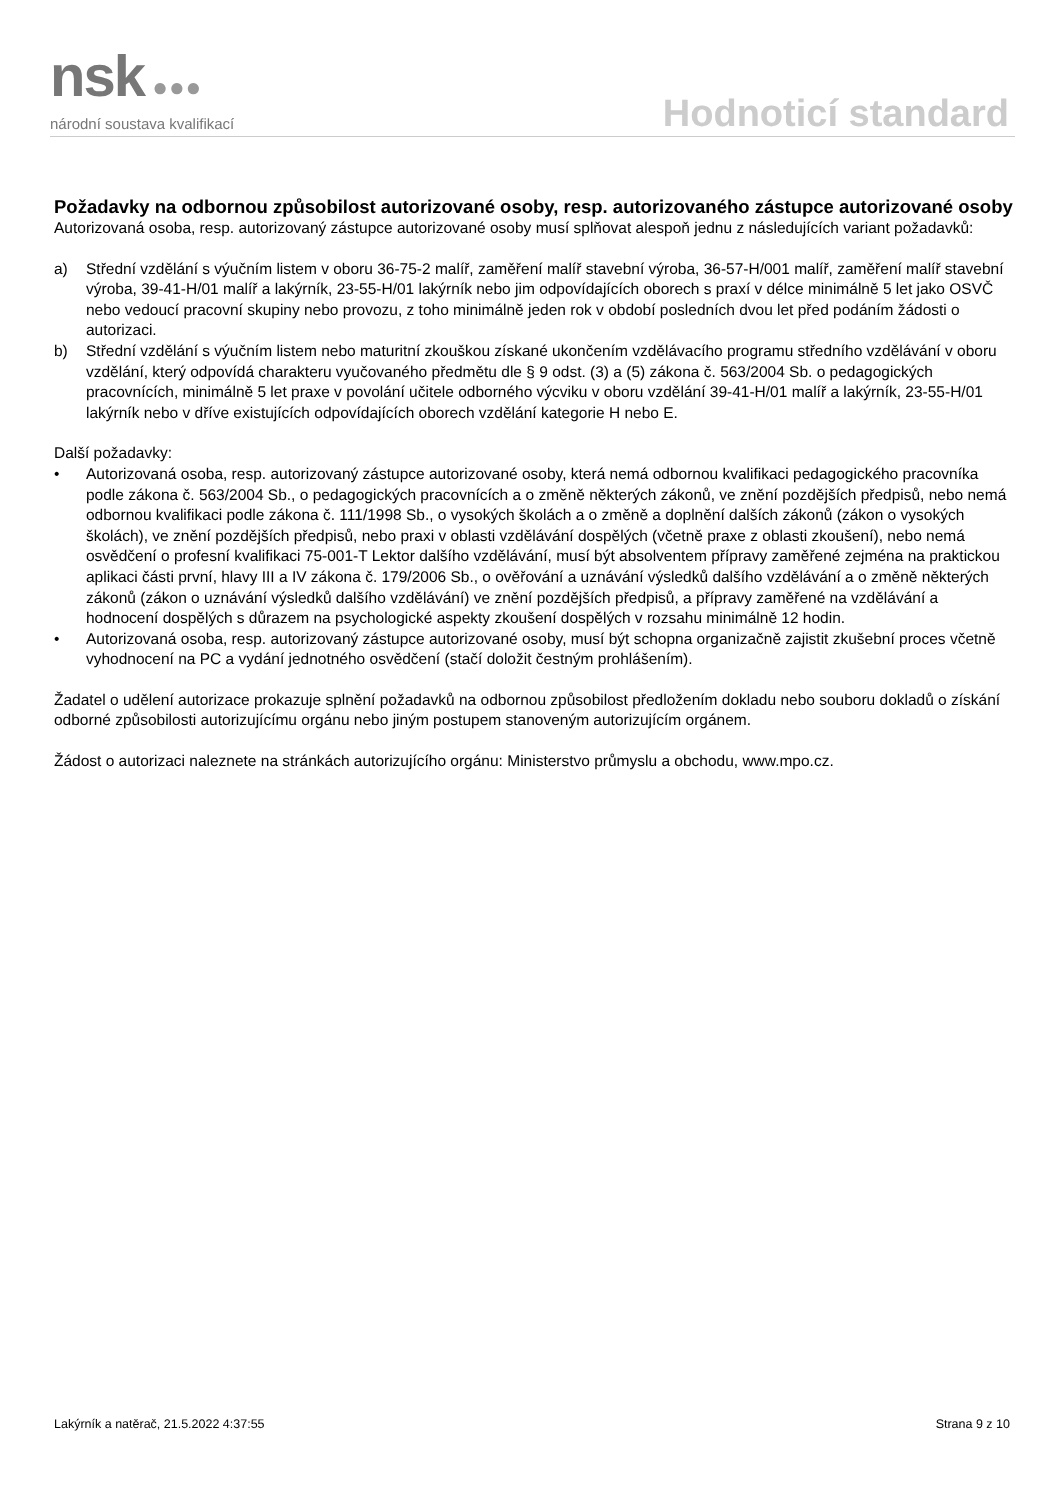nsk ●●●
národní soustava kvalifikací
Hodnoticí standard
Požadavky na odbornou způsobilost autorizované osoby, resp. autorizovaného zástupce autorizované osoby
Autorizovaná osoba, resp. autorizovaný zástupce autorizované osoby musí splňovat alespoň jednu z následujících variant požadavků:
a) Střední vzdělání s výučním listem v oboru 36-75-2 malíř, zaměření malíř stavební výroba, 36-57-H/001 malíř, zaměření malíř stavební výroba, 39-41-H/01 malíř a lakýrník, 23-55-H/01 lakýrník nebo jim odpovídajících oborech s praxí v délce minimálně 5 let jako OSVČ nebo vedoucí pracovní skupiny nebo provozu, z toho minimálně jeden rok v období posledních dvou let před podáním žádosti o autorizaci.
b) Střední vzdělání s výučním listem nebo maturitní zkouškou získané ukončením vzdělávacího programu středního vzdělávání v oboru vzdělání, který odpovídá charakteru vyučovaného předmětu dle § 9 odst. (3) a (5) zákona č. 563/2004 Sb. o pedagogických pracovnících, minimálně 5 let praxe v povolání učitele odborného výcviku v oboru vzdělání 39-41-H/01 malíř a lakýrník, 23-55-H/01 lakýrník nebo v dříve existujících odpovídajících oborech vzdělání kategorie H nebo E.
Další požadavky:
• Autorizovaná osoba, resp. autorizovaný zástupce autorizované osoby, která nemá odbornou kvalifikaci pedagogického pracovníka podle zákona č. 563/2004 Sb., o pedagogických pracovnících a o změně některých zákonů, ve znění pozdějších předpisů, nebo nemá odbornou kvalifikaci podle zákona č. 111/1998 Sb., o vysokých školách a o změně a doplnění dalších zákonů (zákon o vysokých školách), ve znění pozdějších předpisů, nebo praxi v oblasti vzdělávání dospělých (včetně praxe z oblasti zkoušení), nebo nemá osvědčení o profesní kvalifikaci 75-001-T Lektor dalšího vzdělávání, musí být absolventem přípravy zaměřené zejména na praktickou aplikaci části první, hlavy III a IV zákona č. 179/2006 Sb., o ověřování a uznávání výsledků dalšího vzdělávání a o změně některých zákonů (zákon o uznávání výsledků dalšího vzdělávání) ve znění pozdějších předpisů, a přípravy zaměřené na vzdělávání a hodnocení dospělých s důrazem na psychologické aspekty zkoušení dospělých v rozsahu minimálně 12 hodin.
• Autorizovaná osoba, resp. autorizovaný zástupce autorizované osoby, musí být schopna organizačně zajistit zkušební proces včetně vyhodnocení na PC a vydání jednotného osvědčení (stačí doložit čestným prohlášením).
Žadatel o udělení autorizace prokazuje splnění požadavků na odbornou způsobilost předložením dokladu nebo souboru dokladů o získání odborné způsobilosti autorizujícímu orgánu nebo jiným postupem stanoveným autorizujícím orgánem.
Žádost o autorizaci naleznete na stránkách autorizujícího orgánu: Ministerstvo průmyslu a obchodu, www.mpo.cz.
Lakýrník a natěrač, 21.5.2022 4:37:55 Strana 9 z 10